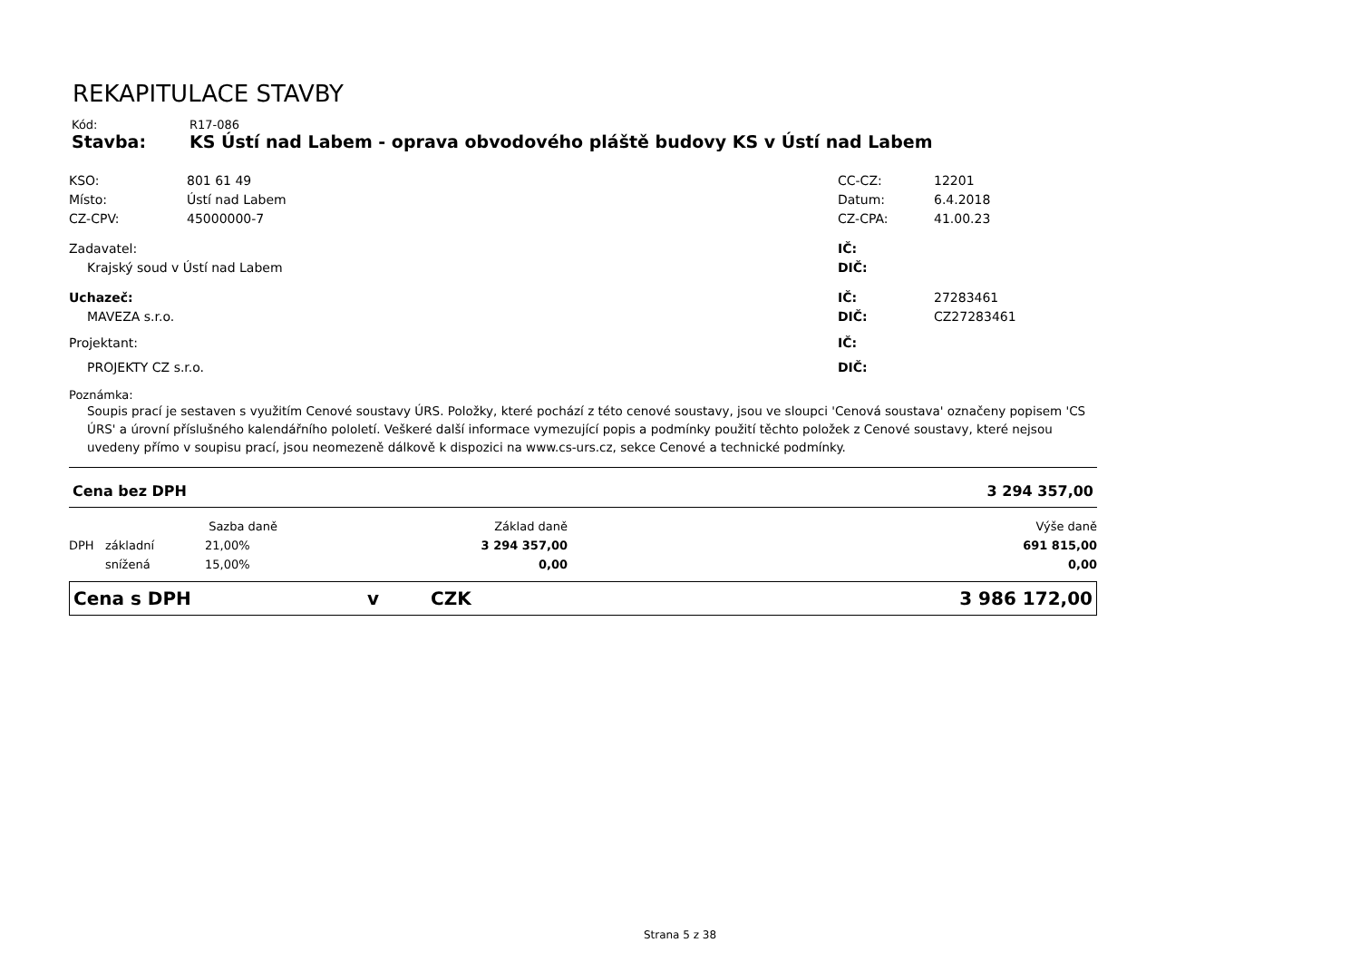REKAPITULACE STAVBY
| Kód: | R17-086 |
| Stavba: | KS Ústí nad Labem - oprava obvodového pláště budovy KS v Ústí nad Labem |
| KSO: | 801 61 49 | CC-CZ: | 12201 |
| Místo: | Ústí nad Labem | Datum: | 6.4.2018 |
| CZ-CPV: | 45000000-7 | CZ-CPA: | 41.00.23 |
| Zadavatel: | | IČ: | |
| Krajský soud v Ústí nad Labem | | DIČ: | |
| Uchazeč: | | IČ: | 27283461 |
| MAVEZA s.r.o. | | DIČ: | CZ27283461 |
| Projektant: | | IČ: | |
| PROJEKTY CZ s.r.o. | | DIČ: | |
Poznámka:
Soupis prací je sestaven s využitím Cenové soustavy ÚRS. Položky, které pochází z této cenové soustavy, jsou ve sloupci 'Cenová soustava' označeny popisem 'CS ÚRS' a úrovní příslušného kalendářního pololetí. Veškeré další informace vymezující popis a podmínky použití těchto položek z Cenové soustavy, které nejsou uvedeny přímo v soupisu prací, jsou neomezeně dálkově k dispozici na www.cs-urs.cz, sekce Cenové a technické podmínky.
| Cena bez DPH | 3 294 357,00 |
| | | Sazba daně | Základ daně | Výše daně |
| DPH | základní | 21,00% | 3 294 357,00 | 691 815,00 |
| | snížená | 15,00% | 0,00 | 0,00 |
| Cena s DPH | v | CZK | 3 986 172,00 |
Strana 5 z 38